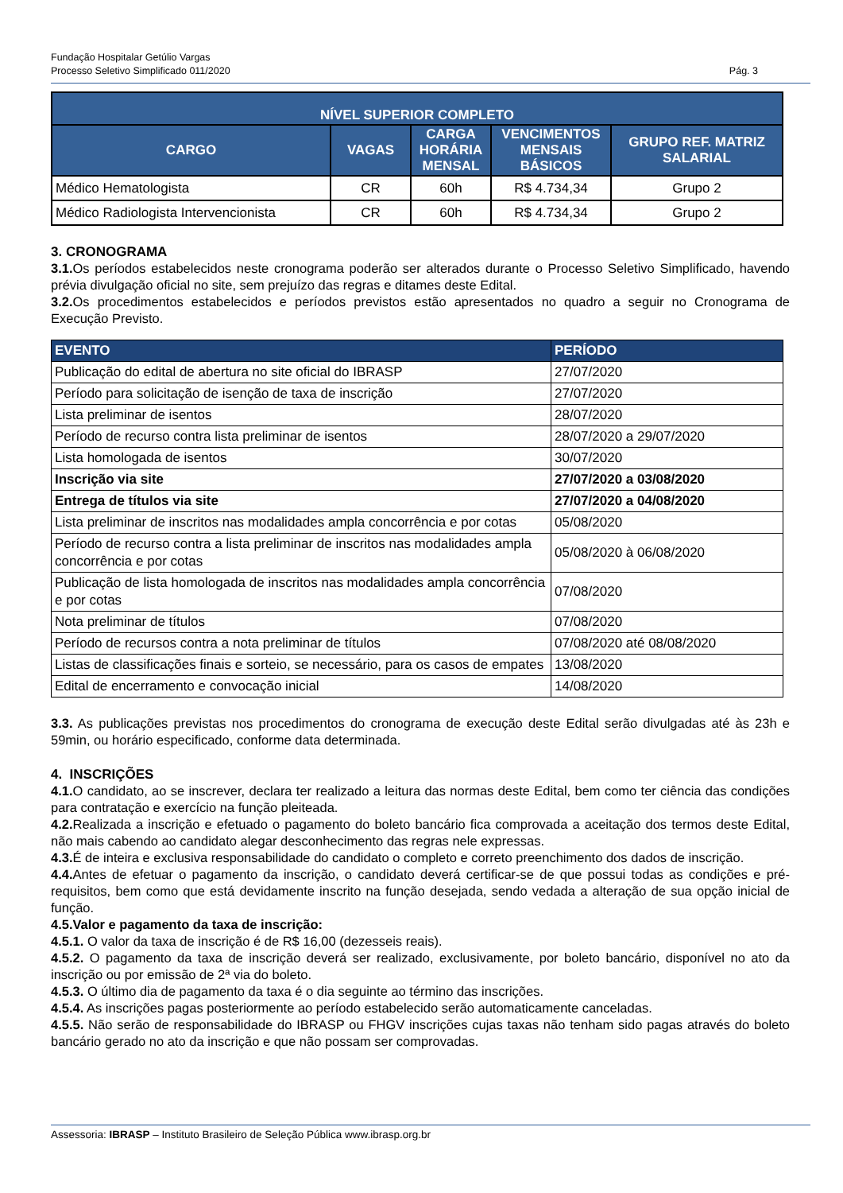Fundação Hospitalar Getúlio Vargas
Processo Seletivo Simplificado 011/2020 Pág. 3
| NÍVEL SUPERIOR COMPLETO | | | | |
| --- | --- | --- | --- | --- |
| CARGO | VAGAS | CARGA HORÁRIA MENSAL | VENCIMENTOS MENSAIS BÁSICOS | GRUPO REF. MATRIZ SALARIAL |
| Médico Hematologista | CR | 60h | R$ 4.734,34 | Grupo 2 |
| Médico Radiologista Intervencionista | CR | 60h | R$ 4.734,34 | Grupo 2 |
3. CRONOGRAMA
3.1. Os períodos estabelecidos neste cronograma poderão ser alterados durante o Processo Seletivo Simplificado, havendo prévia divulgação oficial no site, sem prejuízo das regras e ditames deste Edital.
3.2. Os procedimentos estabelecidos e períodos previstos estão apresentados no quadro a seguir no Cronograma de Execução Previsto.
| EVENTO | PERÍODO |
| --- | --- |
| Publicação do edital de abertura no site oficial do IBRASP | 27/07/2020 |
| Período para solicitação de isenção de taxa de inscrição | 27/07/2020 |
| Lista preliminar de isentos | 28/07/2020 |
| Período de recurso contra lista preliminar de isentos | 28/07/2020 a 29/07/2020 |
| Lista homologada de isentos | 30/07/2020 |
| Inscrição via site | 27/07/2020 a 03/08/2020 |
| Entrega de títulos via site | 27/07/2020 a 04/08/2020 |
| Lista preliminar de inscritos nas modalidades ampla concorrência e por cotas | 05/08/2020 |
| Período de recurso contra a lista preliminar de inscritos nas modalidades ampla concorrência e por cotas | 05/08/2020 à 06/08/2020 |
| Publicação de lista homologada de inscritos nas modalidades ampla concorrência e por cotas | 07/08/2020 |
| Nota preliminar de títulos | 07/08/2020 |
| Período de recursos contra a nota preliminar de títulos | 07/08/2020 até 08/08/2020 |
| Listas de classificações finais e sorteio, se necessário, para os casos de empates | 13/08/2020 |
| Edital de encerramento e convocação inicial | 14/08/2020 |
3.3. As publicações previstas nos procedimentos do cronograma de execução deste Edital serão divulgadas até às 23h e 59min, ou horário especificado, conforme data determinada.
4. INSCRIÇÕES
4.1. O candidato, ao se inscrever, declara ter realizado a leitura das normas deste Edital, bem como ter ciência das condições para contratação e exercício na função pleiteada.
4.2. Realizada a inscrição e efetuado o pagamento do boleto bancário fica comprovada a aceitação dos termos deste Edital, não mais cabendo ao candidato alegar desconhecimento das regras nele expressas.
4.3. É de inteira e exclusiva responsabilidade do candidato o completo e correto preenchimento dos dados de inscrição.
4.4. Antes de efetuar o pagamento da inscrição, o candidato deverá certificar-se de que possui todas as condições e pré-requisitos, bem como que está devidamente inscrito na função desejada, sendo vedada a alteração de sua opção inicial de função.
4.5.Valor e pagamento da taxa de inscrição:
4.5.1. O valor da taxa de inscrição é de R$ 16,00 (dezesseis reais).
4.5.2. O pagamento da taxa de inscrição deverá ser realizado, exclusivamente, por boleto bancário, disponível no ato da inscrição ou por emissão de 2ª via do boleto.
4.5.3. O último dia de pagamento da taxa é o dia seguinte ao término das inscrições.
4.5.4. As inscrições pagas posteriormente ao período estabelecido serão automaticamente canceladas.
4.5.5. Não serão de responsabilidade do IBRASP ou FHGV inscrições cujas taxas não tenham sido pagas através do boleto bancário gerado no ato da inscrição e que não possam ser comprovadas.
Assessoria: IBRASP – Instituto Brasileiro de Seleção Pública www.ibrasp.org.br